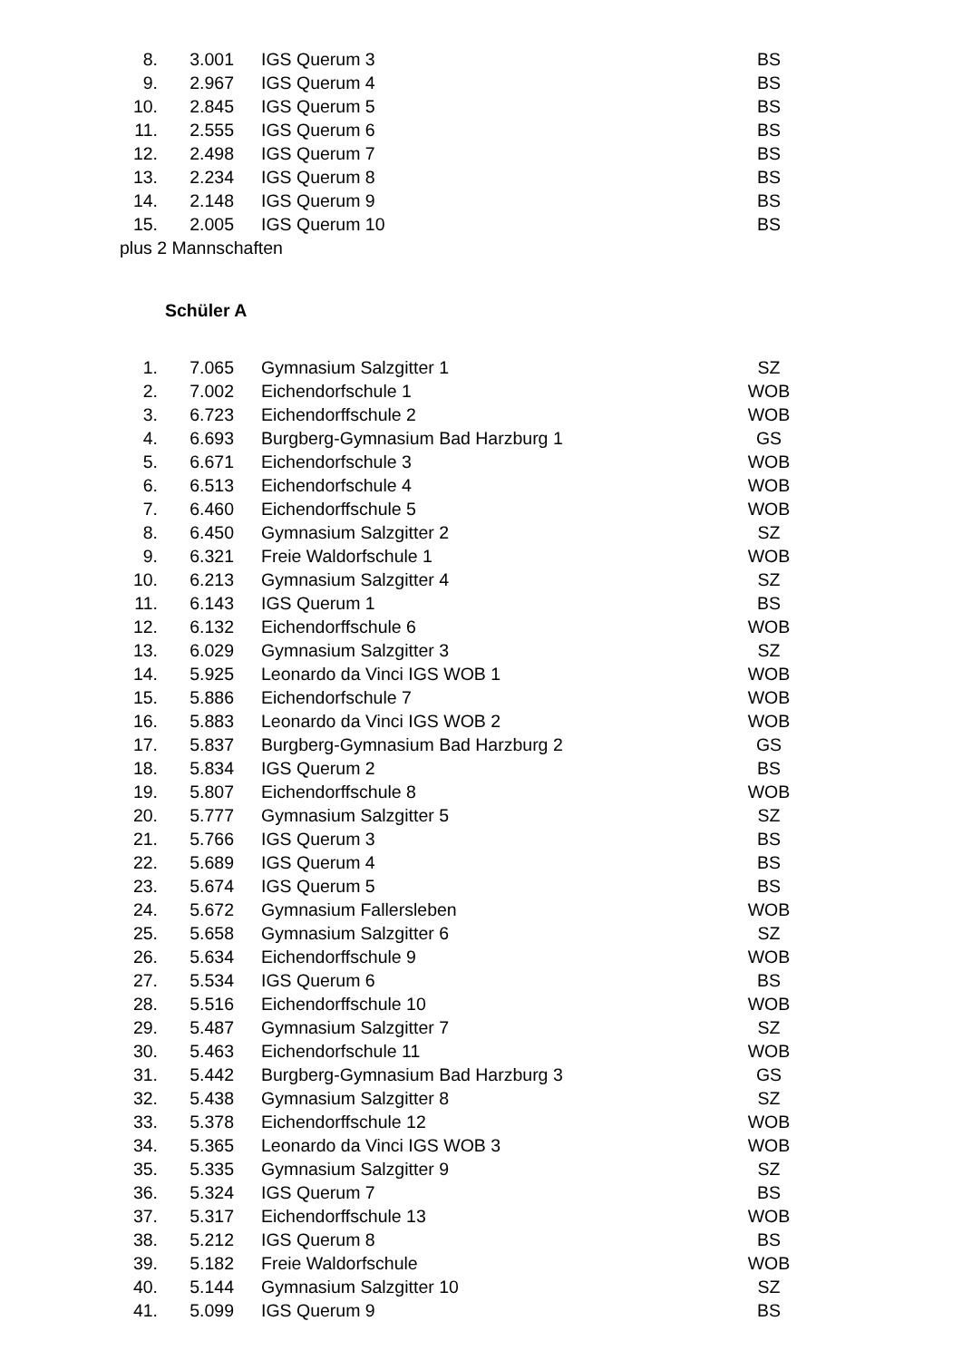| 8. | 3.001 | IGS Querum 3 | BS |
| 9. | 2.967 | IGS Querum 4 | BS |
| 10. | 2.845 | IGS Querum 5 | BS |
| 11. | 2.555 | IGS Querum 6 | BS |
| 12. | 2.498 | IGS Querum 7 | BS |
| 13. | 2.234 | IGS Querum 8 | BS |
| 14. | 2.148 | IGS Querum 9 | BS |
| 15. | 2.005 | IGS Querum 10 | BS |
plus 2 Mannschaften
Schüler A
| 1. | 7.065 | Gymnasium Salzgitter 1 | SZ |
| 2. | 7.002 | Eichendorfschule 1 | WOB |
| 3. | 6.723 | Eichendorffschule 2 | WOB |
| 4. | 6.693 | Burgberg-Gymnasium Bad Harzburg 1 | GS |
| 5. | 6.671 | Eichendorfschule 3 | WOB |
| 6. | 6.513 | Eichendorfschule 4 | WOB |
| 7. | 6.460 | Eichendorffschule 5 | WOB |
| 8. | 6.450 | Gymnasium Salzgitter 2 | SZ |
| 9. | 6.321 | Freie Waldorfschule 1 | WOB |
| 10. | 6.213 | Gymnasium Salzgitter 4 | SZ |
| 11. | 6.143 | IGS Querum 1 | BS |
| 12. | 6.132 | Eichendorffschule 6 | WOB |
| 13. | 6.029 | Gymnasium Salzgitter 3 | SZ |
| 14. | 5.925 | Leonardo da Vinci IGS WOB 1 | WOB |
| 15. | 5.886 | Eichendorfschule 7 | WOB |
| 16. | 5.883 | Leonardo da Vinci IGS WOB 2 | WOB |
| 17. | 5.837 | Burgberg-Gymnasium Bad Harzburg 2 | GS |
| 18. | 5.834 | IGS Querum 2 | BS |
| 19. | 5.807 | Eichendorffschule 8 | WOB |
| 20. | 5.777 | Gymnasium Salzgitter 5 | SZ |
| 21. | 5.766 | IGS Querum 3 | BS |
| 22. | 5.689 | IGS Querum 4 | BS |
| 23. | 5.674 | IGS Querum 5 | BS |
| 24. | 5.672 | Gymnasium Fallersleben | WOB |
| 25. | 5.658 | Gymnasium Salzgitter 6 | SZ |
| 26. | 5.634 | Eichendorffschule 9 | WOB |
| 27. | 5.534 | IGS Querum 6 | BS |
| 28. | 5.516 | Eichendorffschule 10 | WOB |
| 29. | 5.487 | Gymnasium Salzgitter 7 | SZ |
| 30. | 5.463 | Eichendorfschule 11 | WOB |
| 31. | 5.442 | Burgberg-Gymnasium Bad Harzburg 3 | GS |
| 32. | 5.438 | Gymnasium Salzgitter 8 | SZ |
| 33. | 5.378 | Eichendorffschule 12 | WOB |
| 34. | 5.365 | Leonardo da Vinci IGS WOB 3 | WOB |
| 35. | 5.335 | Gymnasium Salzgitter 9 | SZ |
| 36. | 5.324 | IGS Querum 7 | BS |
| 37. | 5.317 | Eichendorffschule 13 | WOB |
| 38. | 5.212 | IGS Querum 8 | BS |
| 39. | 5.182 | Freie Waldorfschule | WOB |
| 40. | 5.144 | Gymnasium Salzgitter 10 | SZ |
| 41. | 5.099 | IGS Querum 9 | BS |